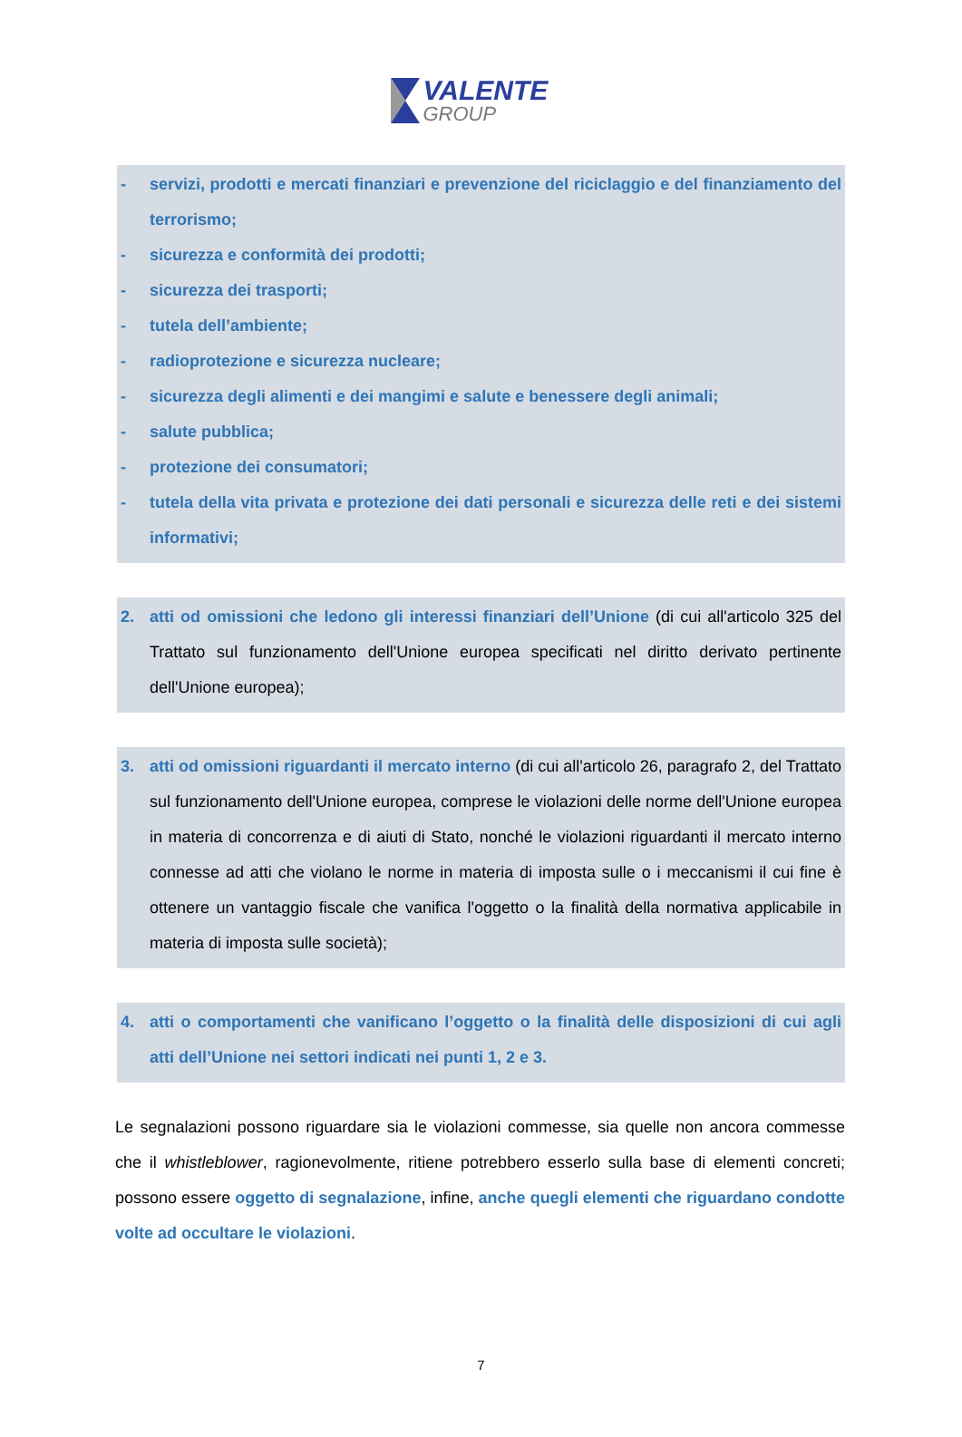VALENTE
GROUP
- servizi, prodotti e mercati finanziari e prevenzione del riciclaggio e del finanziamento del terrorismo;
- sicurezza e conformità dei prodotti;
- sicurezza dei trasporti;
- tutela dell’ambiente;
- radioprotezione e sicurezza nucleare;
- sicurezza degli alimenti e dei mangimi e salute e benessere degli animali;
- salute pubblica;
- protezione dei consumatori;
- tutela della vita privata e protezione dei dati personali e sicurezza delle reti e dei sistemi informativi;
2. atti od omissioni che ledono gli interessi finanziari dell’Unione (di cui all'articolo 325 del Trattato sul funzionamento dell'Unione europea specificati nel diritto derivato pertinente dell'Unione europea);
3. atti od omissioni riguardanti il mercato interno (di cui all'articolo 26, paragrafo 2, del Trattato sul funzionamento dell'Unione europea, comprese le violazioni delle norme dell'Unione europea in materia di concorrenza e di aiuti di Stato, nonché le violazioni riguardanti il mercato interno connesse ad atti che violano le norme in materia di imposta sulle o i meccanismi il cui fine è ottenere un vantaggio fiscale che vanifica l'oggetto o la finalità della normativa applicabile in materia di imposta sulle società);
4. atti o comportamenti che vanificano l’oggetto o la finalità delle disposizioni di cui agli atti dell’Unione nei settori indicati nei punti 1, 2 e 3.
Le segnalazioni possono riguardare sia le violazioni commesse, sia quelle non ancora commesse che il whistleblower, ragionevolmente, ritiene potrebbero esserlo sulla base di elementi concreti; possono essere oggetto di segnalazione, infine, anche quegli elementi che riguardano condotte volte ad occultare le violazioni.
7